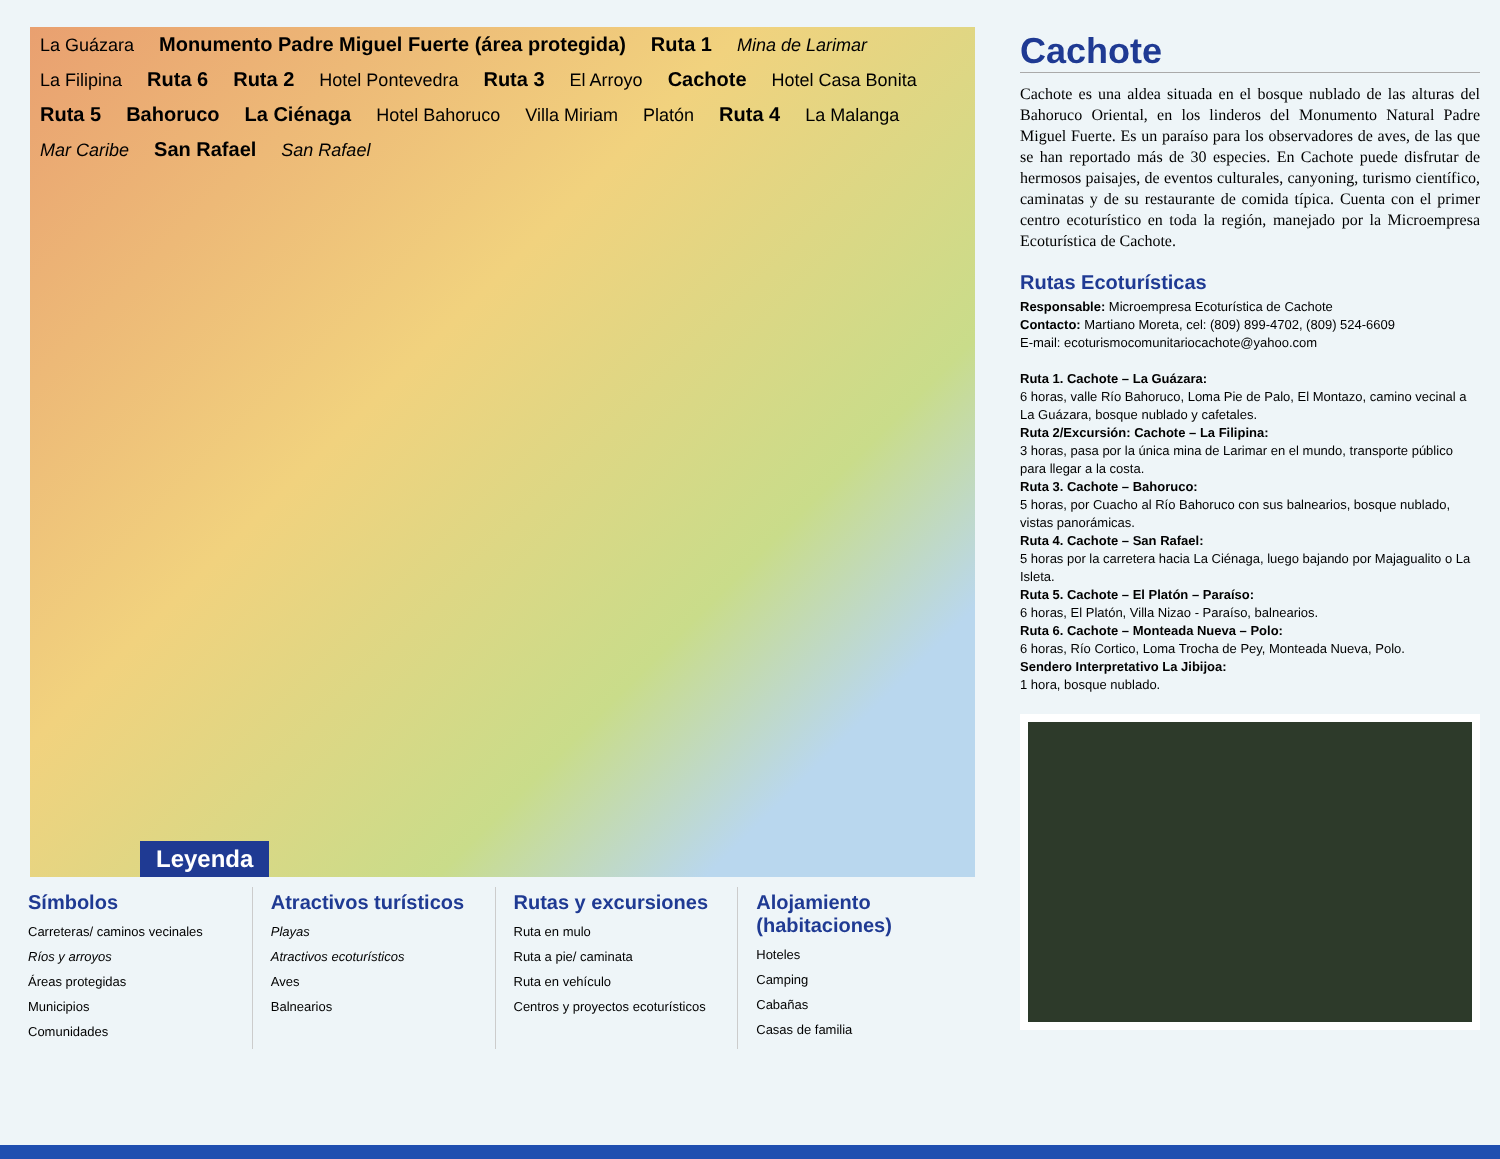La Guázara Monumento Padre Miguel Fuerte (área protegida) Ruta 1 Mina de Larimar La Filipina Ruta 6 Ruta 2 Hotel Pontevedra Ruta 3 El Arroyo Cachote Hotel Casa Bonita Ruta 5 Bahoruco La Ciénaga Hotel Bahoruco Villa Miriam Platón Ruta 4 La Malanga Mar Caribe San Rafael San Rafael
Leyenda
Símbolos
Carreteras/ caminos vecinales
Ríos y arroyos
Áreas protegidas
Municipios
Comunidades
Atractivos turísticos
Playas
Atractivos ecoturísticos
Aves
Balnearios
Rutas y excursiones
Ruta en mulo
Ruta a pie/ caminata
Ruta en vehículo
Centros y proyectos ecoturísticos
Alojamiento (habitaciones)
Hoteles
Camping
Cabañas
Casas de familia
Cachote
Cachote es una aldea situada en el bosque nublado de las alturas del Bahoruco Oriental, en los linderos del Monumento Natural Padre Miguel Fuerte. Es un paraíso para los observadores de aves, de las que se han reportado más de 30 especies. En Cachote puede disfrutar de hermosos paisajes, de eventos culturales, canyoning, turismo científico, caminatas y de su restaurante de comida típica. Cuenta con el primer centro ecoturístico en toda la región, manejado por la Microempresa Ecoturística de Cachote.
Rutas Ecoturísticas
Responsable: Microempresa Ecoturística de Cachote
Contacto: Martiano Moreta, cel: (809) 899-4702, (809) 524-6609
E-mail: ecoturismocomunitariocachote@yahoo.com
Ruta 1. Cachote – La Guázara:
6 horas, valle Río Bahoruco, Loma Pie de Palo, El Montazo, camino vecinal a La Guázara, bosque nublado y cafetales.
Ruta 2/Excursión: Cachote – La Filipina:
3 horas, pasa por la única mina de Larimar en el mundo, transporte público para llegar a la costa.
Ruta 3. Cachote – Bahoruco:
5 horas, por Cuacho al Río Bahoruco con sus balnearios, bosque nublado, vistas panorámicas.
Ruta 4. Cachote – San Rafael:
5 horas por la carretera hacia La Ciénaga, luego bajando por Majagualito o La Isleta.
Ruta 5. Cachote – El Platón – Paraíso:
6 horas, El Platón, Villa Nizao - Paraíso, balnearios.
Ruta 6. Cachote – Monteada Nueva – Polo:
6 horas, Río Cortico, Loma Trocha de Pey, Monteada Nueva, Polo.
Sendero Interpretativo La Jibijoa:
1 hora, bosque nublado.